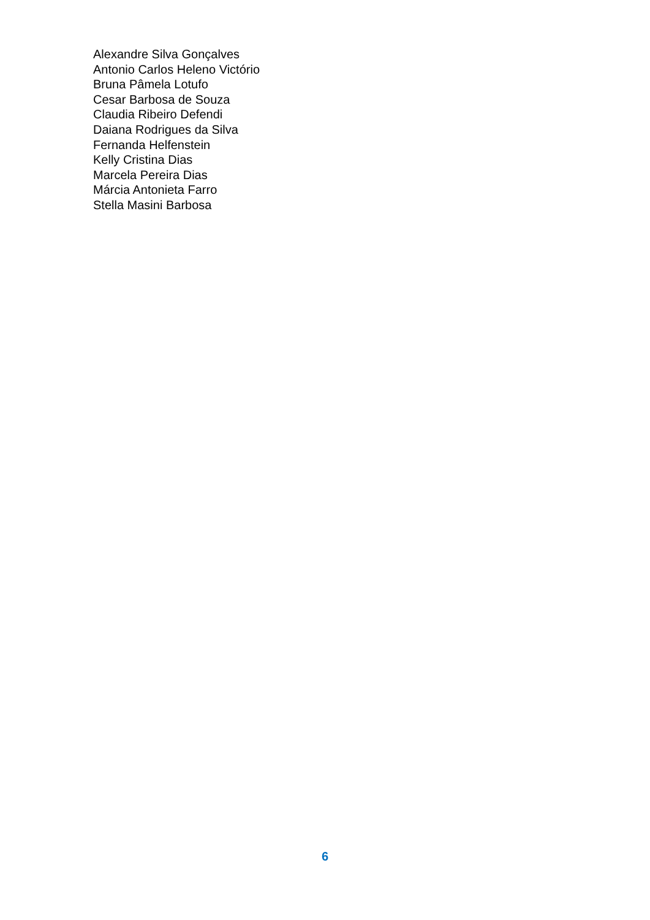Alexandre Silva Gonçalves
Antonio Carlos Heleno Victório
Bruna Pâmela Lotufo
Cesar Barbosa de Souza
Claudia Ribeiro Defendi
Daiana Rodrigues da Silva
Fernanda Helfenstein
Kelly Cristina Dias
Marcela Pereira Dias
Márcia Antonieta Farro
Stella Masini Barbosa
6